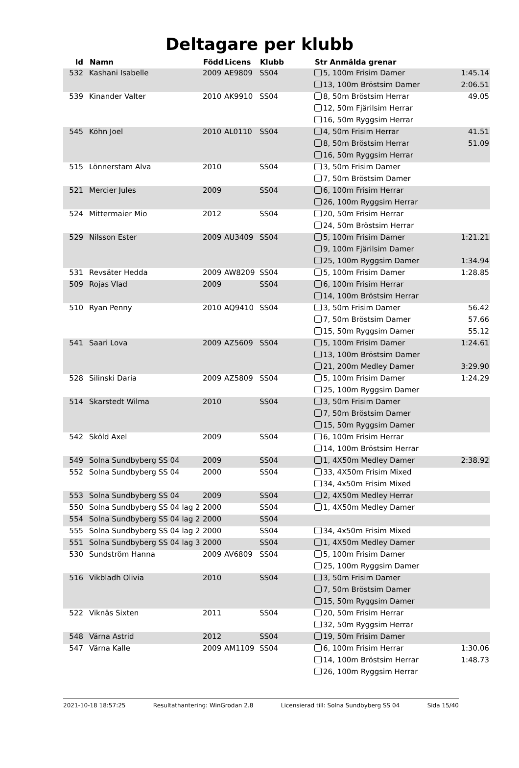Deltagare per klubb
| Id | Namn | Född | Licens | Klubb | Str Anmälda grenar | |
| --- | --- | --- | --- | --- | --- | --- |
| 532 | Kashani Isabelle | 2009 | AE9809 | SS04 | 5, 100m Frisim Damer | 1:45.14 |
| | | | | | 13, 100m Bröstsim Damer | 2:06.51 |
| 539 | Kinander Valter | 2010 | AK9910 | SS04 | 8, 50m Bröstsim Herrar | 49.05 |
| | | | | | 12, 50m Fjärilsim Herrar | |
| | | | | | 16, 50m Ryggsim Herrar | |
| 545 | Köhn Joel | 2010 | AL0110 | SS04 | 4, 50m Frisim Herrar | 41.51 |
| | | | | | 8, 50m Bröstsim Herrar | 51.09 |
| | | | | | 16, 50m Ryggsim Herrar | |
| 515 | Lönnerstam Alva | 2010 | | SS04 | 3, 50m Frisim Damer | |
| | | | | | 7, 50m Bröstsim Damer | |
| 521 | Mercier Jules | 2009 | | SS04 | 6, 100m Frisim Herrar | |
| | | | | | 26, 100m Ryggsim Herrar | |
| 524 | Mittermaier Mio | 2012 | | SS04 | 20, 50m Frisim Herrar | |
| | | | | | 24, 50m Bröstsim Herrar | |
| 529 | Nilsson Ester | 2009 | AU3409 | SS04 | 5, 100m Frisim Damer | 1:21.21 |
| | | | | | 9, 100m Fjärilsim Damer | |
| | | | | | 25, 100m Ryggsim Damer | 1:34.94 |
| 531 | Revsäter Hedda | 2009 | AW8209 | SS04 | 5, 100m Frisim Damer | 1:28.85 |
| 509 | Rojas Vlad | 2009 | | SS04 | 6, 100m Frisim Herrar | |
| | | | | | 14, 100m Bröstsim Herrar | |
| 510 | Ryan Penny | 2010 | AQ9410 | SS04 | 3, 50m Frisim Damer | 56.42 |
| | | | | | 7, 50m Bröstsim Damer | 57.66 |
| | | | | | 15, 50m Ryggsim Damer | 55.12 |
| 541 | Saari Lova | 2009 | AZ5609 | SS04 | 5, 100m Frisim Damer | 1:24.61 |
| | | | | | 13, 100m Bröstsim Damer | |
| | | | | | 21, 200m Medley Damer | 3:29.90 |
| 528 | Silinski Daria | 2009 | AZ5809 | SS04 | 5, 100m Frisim Damer | 1:24.29 |
| | | | | | 25, 100m Ryggsim Damer | |
| 514 | Skarstedt Wilma | 2010 | | SS04 | 3, 50m Frisim Damer | |
| | | | | | 7, 50m Bröstsim Damer | |
| | | | | | 15, 50m Ryggsim Damer | |
| 542 | Sköld Axel | 2009 | | SS04 | 6, 100m Frisim Herrar | |
| | | | | | 14, 100m Bröstsim Herrar | |
| 549 | Solna Sundbyberg SS 04 | 2009 | | SS04 | 1, 4X50m Medley Damer | 2:38.92 |
| 552 | Solna Sundbyberg SS 04 | 2000 | | SS04 | 33, 4X50m Frisim Mixed | |
| | | | | | 34, 4x50m Frisim Mixed | |
| 553 | Solna Sundbyberg SS 04 | 2009 | | SS04 | 2, 4X50m Medley Herrar | |
| 550 | Solna Sundbyberg SS 04 lag 2 | 2000 | | SS04 | 1, 4X50m Medley Damer | |
| 554 | Solna Sundbyberg SS 04 lag 2 | 2000 | | SS04 | | |
| 555 | Solna Sundbyberg SS 04 lag 2 | 2000 | | SS04 | 34, 4x50m Frisim Mixed | |
| 551 | Solna Sundbyberg SS 04 lag 3 | 2000 | | SS04 | 1, 4X50m Medley Damer | |
| 530 | Sundström Hanna | 2009 | AV6809 | SS04 | 5, 100m Frisim Damer | |
| | | | | | 25, 100m Ryggsim Damer | |
| 516 | Vikbladh Olivia | 2010 | | SS04 | 3, 50m Frisim Damer | |
| | | | | | 7, 50m Bröstsim Damer | |
| | | | | | 15, 50m Ryggsim Damer | |
| 522 | Viknäs Sixten | 2011 | | SS04 | 20, 50m Frisim Herrar | |
| | | | | | 32, 50m Ryggsim Herrar | |
| 548 | Värna Astrid | 2012 | | SS04 | 19, 50m Frisim Damer | |
| 547 | Värna Kalle | 2009 | AM1109 | SS04 | 6, 100m Frisim Herrar | 1:30.06 |
| | | | | | 14, 100m Bröstsim Herrar | 1:48.73 |
| | | | | | 26, 100m Ryggsim Herrar | |
2021-10-18 18:57:25 Resultathantering: WinGrodan 2.8 Licensierad till: Solna Sundbyberg SS 04 Sida 15/40